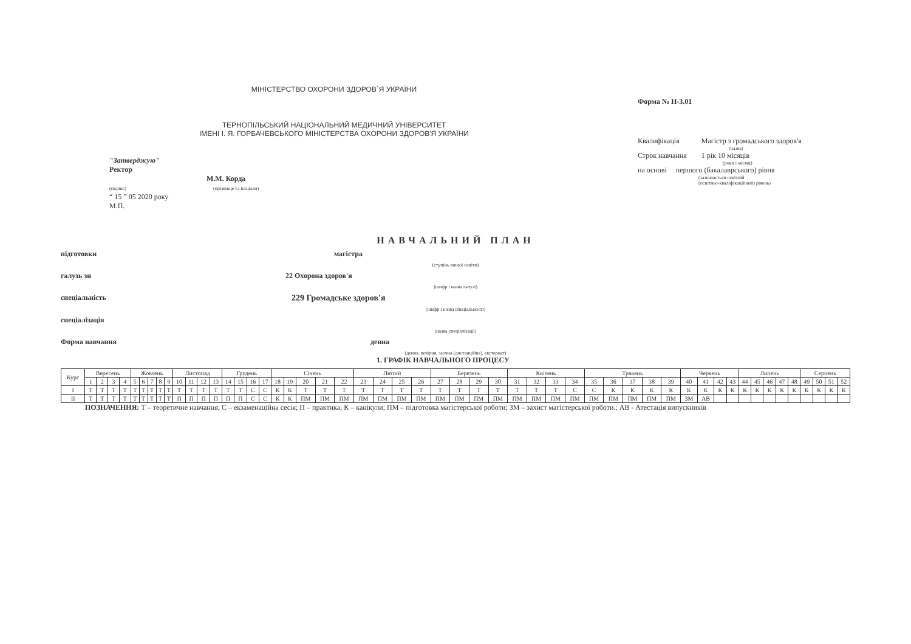МІНІСТЕРСТВО ОХОРОНИ ЗДОРОВ`Я УКРАЇНИ
ТЕРНОПІЛЬСЬКИЙ НАЦІОНАЛЬНИЙ МЕДИЧНИЙ УНІВЕРСИТЕТ
ІМЕНІ І. Я. ГОРБАЧЕВСЬКОГО МІНІСТЕРСТВА ОХОРОНИ ЗДОРОВ'Я УКРАЇНИ
"Затверджую"
Ректор
М.М. Корда
(підпис) (прізвище та ініціали)
“ 15 ” 05 2020 року
М.П.
Форма № Н-3.01
Квалифікація Магістр з громадського здоров'я
(назва)
Строк навчання 1 рік 10 місяців
(роки і місяці)
на основі першого (бакалаврського) рівня
(зазначається освітній
(освітньо-кваліфікаційний) рівень)
НАВЧАЛЬНИЙ ПЛАН
підготовки магістра
(ступінь вищої освіти)
галузь зн 22 Охорона здоров'я
(шифр і назва галузі)
спеціальність 229 Громадське здоров'я
(шифр і назва спеціальності)
спеціалізація
(назва спеціалізації)
Форма навчання денна
(денна, вечірня, заочна (дистанційна), екстернат)
1. ГРАФІК НАВЧАЛЬНОГО ПРОЦЕСУ
| Курс | Вересень | | | | Жовтень | | | | | Листопад | | | | Грудень | | | | Січень | | | | | Лютий | | | | Березень | | | | Квітень | | | | Травень | | | | | Червень | | | | Липень | | | | | Серпень | | | |
| --- | --- | --- | --- | --- | --- | --- | --- | --- | --- | --- | --- | --- | --- | --- | --- | --- | --- | --- | --- | --- | --- | --- | --- | --- | --- | --- | --- | --- | --- | --- | --- | --- | --- | --- | --- | --- | --- | --- | --- | --- | --- | --- | --- | --- | --- | --- | --- | --- | --- | --- | --- | --- |
| | 1 | 2 | 3 | 4 | 5 | 6 | 7 | 8 | 9 | 10 | 11 | 12 | 13 | 14 | 15 | 16 | 17 | 18 | 19 | 20 | 21 | 22 | 23 | 24 | 25 | 26 | 27 | 28 | 29 | 30 | 31 | 32 | 33 | 34 | 35 | 36 | 37 | 38 | 39 | 40 | 41 | 42 | 43 | 44 | 45 | 46 | 47 | 48 | 49 | 50 | 51 | 52 |
| I | Т | Т | Т | Т | Т | Т | Т | Т | Т | Т | Т | Т | Т | Т | Т | С | С | К | К | Т | Т | Т | Т | Т | Т | Т | Т | Т | Т | Т | Т | Т | Т | С | С | К | К | К | К | К | К | К | К | К | К | К | К | К | К | К | К | К |
| II | Т | Т | Т | Т | Т | Т | Т | Т | Т | П | П | П | П | П | П | С | С | К | К | ПМ | ПМ | ПМ | ПМ | ПМ | ПМ | ПМ | ПМ | ПМ | ПМ | ПМ | ПМ | ПМ | ПМ | ПМ | ПМ | ПМ | ПМ | ПМ | ПМ | ЗМ | АВ | | | | | | | | | | | |
ПОЗНАЧЕННЯ: Т – теоретичне навчання; С – екзаменаційна сесія; П – практика; К – канікули; ПМ – підготовка магістерської роботи; ЗМ – захист магістерської роботи.; АВ - Атестація випускників